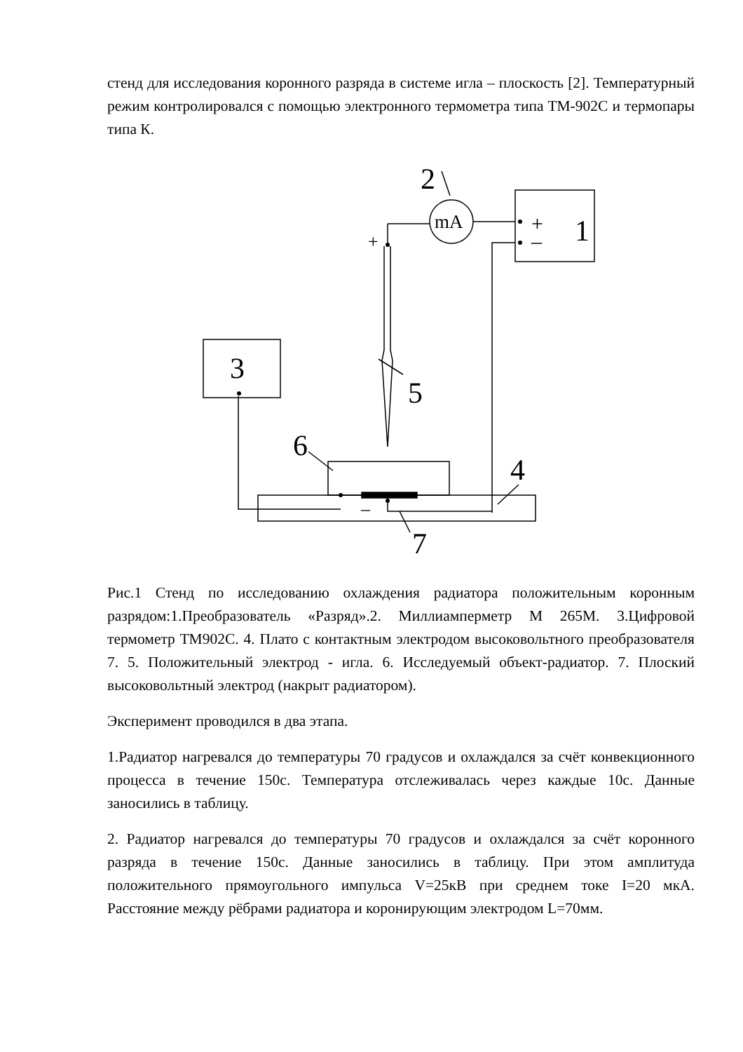стенд для исследования коронного разряда в системе игла – плоскость [2]. Температурный режим контролировался с помощью электронного термометра типа ТМ-902С и термопары типа К.
mA
2
1
+
–
+
3
5
6
4
7
–
Рис.1 Стенд по исследованию охлаждения радиатора положительным коронным разрядом:1.Преобразователь «Разряд».2. Миллиамперметр М 265М. 3.Цифровой термометр ТМ902С. 4. Плато с контактным электродом высоковольтного преобразователя 7. 5. Положительный электрод - игла. 6. Исследуемый объект-радиатор. 7. Плоский высоковольтный электрод (накрыт радиатором).
Эксперимент проводился в два этапа.
1.Радиатор нагревался до температуры 70 градусов и охлаждался за счёт конвекционного процесса в течение 150с. Температура отслеживалась через каждые 10с. Данные заносились в таблицу.
2. Радиатор нагревался до температуры 70 градусов и охлаждался за счёт коронного разряда в течение 150с. Данные заносились в таблицу. При этом амплитуда положительного прямоугольного импульса V=25кВ при среднем токе I=20 мкА. Расстояние между рёбрами радиатора и коронирующим электродом L=70мм.